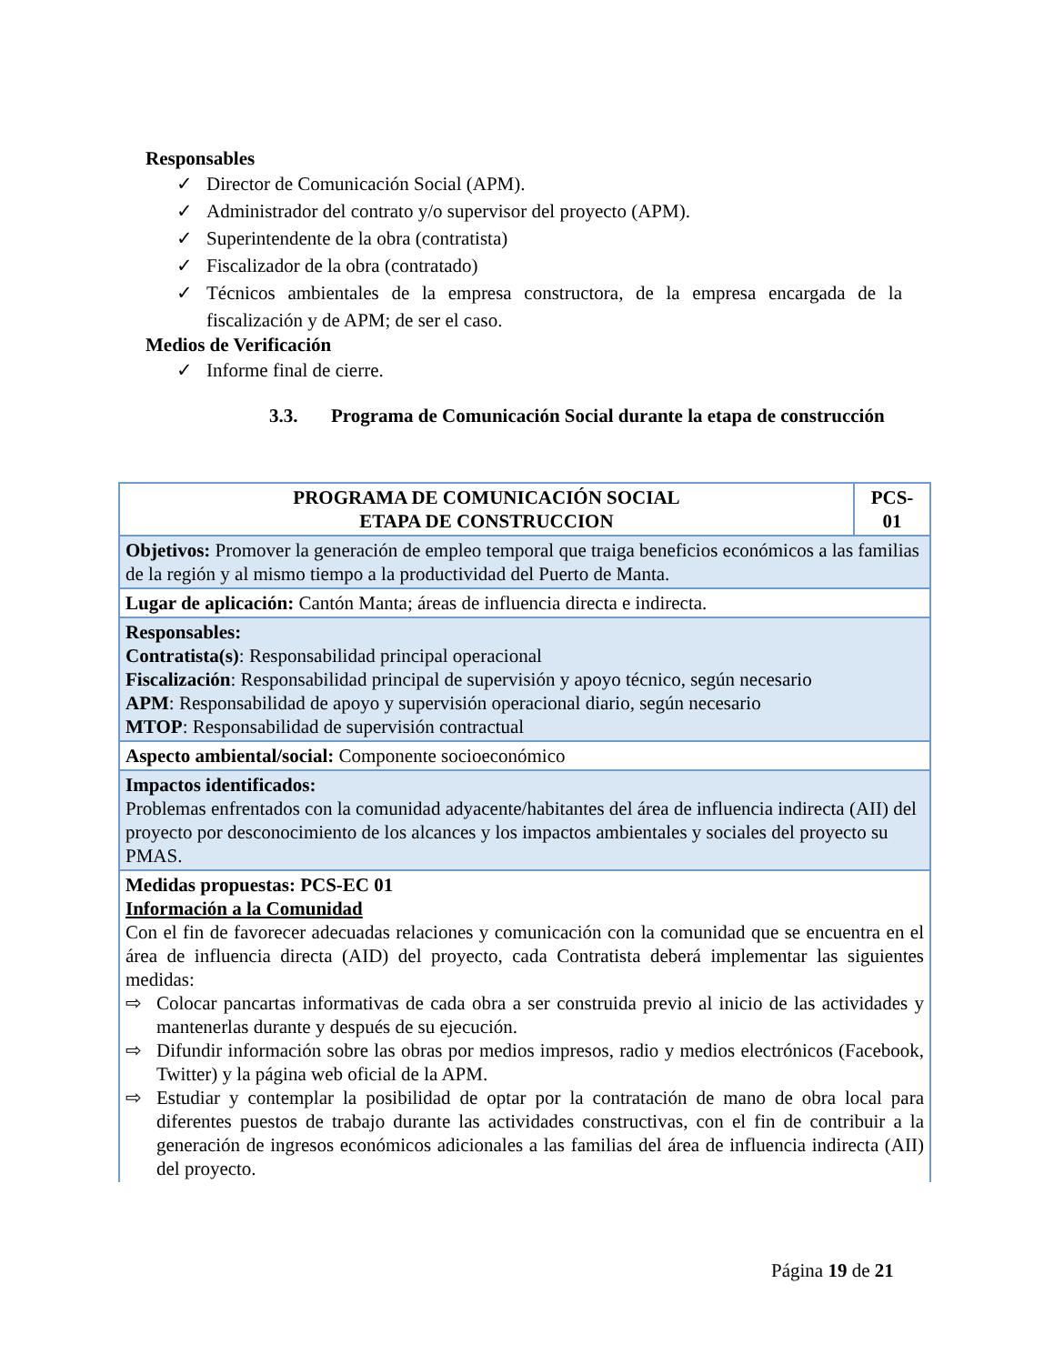Responsables
✓ Director de Comunicación Social (APM).
✓ Administrador del contrato y/o supervisor del proyecto (APM).
✓ Superintendente de la obra (contratista)
✓ Fiscalizador de la obra (contratado)
✓ Técnicos ambientales de la empresa constructora, de la empresa encargada de la fiscalización y de APM; de ser el caso.
Medios de Verificación
✓ Informe final de cierre.
3.3. Programa de Comunicación Social durante la etapa de construcción
| PROGRAMA DE COMUNICACIÓN SOCIAL ETAPA DE CONSTRUCCION | PCS- 01 |
| --- | --- |
| Objetivos: Promover la generación de empleo temporal que traiga beneficios económicos a las familias de la región y al mismo tiempo a la productividad del Puerto de Manta. | |
| Lugar de aplicación: Cantón Manta; áreas de influencia directa e indirecta. | |
| Responsables: Contratista(s) : Responsabilidad principal operacional Fiscalización : Responsabilidad principal de supervisión y apoyo técnico, según necesario APM : Responsabilidad de apoyo y supervisión operacional diario, según necesario MTOP : Responsabilidad de supervisión contractual | |
| Aspecto ambiental/social: Componente socioeconómico | |
| Impactos identificados: Problemas enfrentados con la comunidad adyacente/habitantes del área de influencia indirecta (AII) del proyecto por desconocimiento de los alcances y los impactos ambientales y sociales del proyecto su PMAS. | |
| Medidas propuestas: PCS-EC 01 Información a la Comunidad Con el fin de favorecer adecuadas relaciones y comunicación con la comunidad que se encuentra en el área de influencia directa (AID) del proyecto, cada Contratista deberá implementar las siguientes medidas: ⇨ Colocar pancartas informativas de cada obra a ser construida previo al inicio de las actividades y mantenerlas durante y después de su ejecución. ⇨ Difundir información sobre las obras por medios impresos, radio y medios electrónicos (Facebook, Twitter) y la página web oficial de la APM. ⇨ Estudiar y contemplar la posibilidad de optar por la contratación de mano de obra local para diferentes puestos de trabajo durante las actividades constructivas, con el fin de contribuir a la generación de ingresos económicos adicionales a las familias del área de influencia indirecta (AII) del proyecto. | |
Página 19 de 21